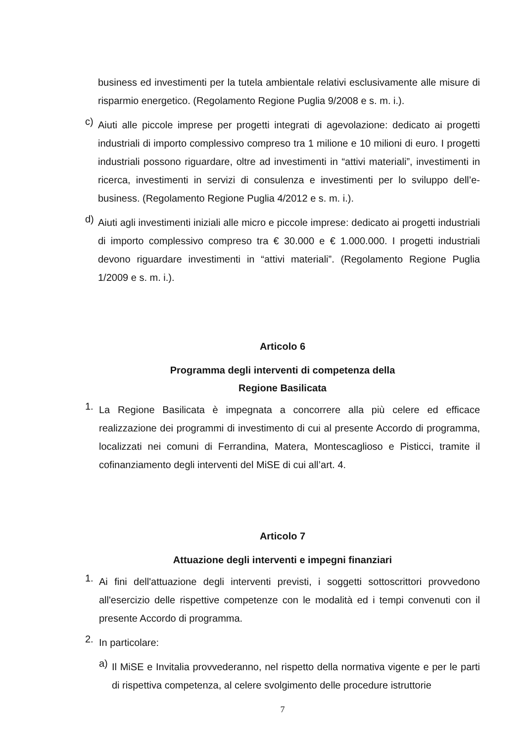business ed investimenti per la tutela ambientale relativi esclusivamente alle misure di risparmio energetico. (Regolamento Regione Puglia 9/2008 e s. m. i.).
c)
Aiuti alle piccole imprese per progetti integrati di agevolazione: dedicato ai progetti industriali di importo complessivo compreso tra 1 milione e 10 milioni di euro. I progetti industriali possono riguardare, oltre ad investimenti in “attivi materiali”, investimenti in ricerca, investimenti in servizi di consulenza e investimenti per lo sviluppo dell’e-business. (Regolamento Regione Puglia 4/2012 e s. m. i.).
d)
Aiuti agli investimenti iniziali alle micro e piccole imprese: dedicato ai progetti industriali di importo complessivo compreso tra € 30.000 e € 1.000.000. I progetti industriali devono riguardare investimenti in “attivi materiali”. (Regolamento Regione Puglia 1/2009 e s. m. i.).
Articolo 6
Programma degli interventi di competenza della
Regione Basilicata
1.
La Regione Basilicata è impegnata a concorrere alla più celere ed efficace realizzazione dei programmi di investimento di cui al presente Accordo di programma, localizzati nei comuni di Ferrandina, Matera, Montescaglioso e Pisticci, tramite il cofinanziamento degli interventi del MiSE di cui all’art. 4.
Articolo 7
Attuazione degli interventi e impegni finanziari
1.
Ai fini dell'attuazione degli interventi previsti, i soggetti sottoscrittori provvedono all'esercizio delle rispettive competenze con le modalità ed i tempi convenuti con il presente Accordo di programma.
2.
In particolare:
a)
Il MiSE e Invitalia provvederanno, nel rispetto della normativa vigente e per le parti di rispettiva competenza, al celere svolgimento delle procedure istruttorie
7